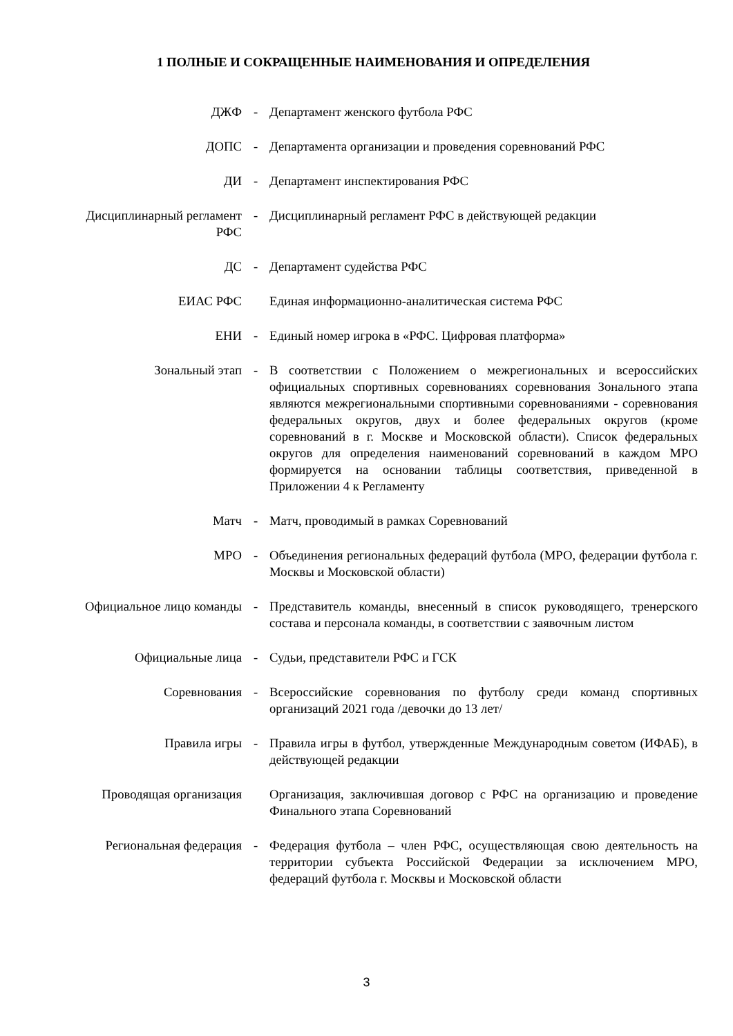1 ПОЛНЫЕ И СОКРАЩЕННЫЕ НАИМЕНОВАНИЯ И ОПРЕДЕЛЕНИЯ
| ДЖФ | - | Департамент женского футбола РФС |
| ДОПС | - | Департамента организации и проведения соревнований РФС |
| ДИ | - | Департамент инспектирования РФС |
| Дисциплинарный регламент РФС | - | Дисциплинарный регламент РФС в действующей редакции |
| ДС | - | Департамент судейства РФС |
| ЕИАС РФС | | Единая информационно-аналитическая система РФС |
| ЕНИ | - | Единый номер игрока в «РФС. Цифровая платформа» |
| Зональный этап | - | В соответствии с Положением о межрегиональных и всероссийских официальных спортивных соревнованиях соревнования Зонального этапа являются межрегиональными спортивными соревнованиями - соревнования федеральных округов, двух и более федеральных округов (кроме соревнований в г. Москве и Московской области). Список федеральных округов для определения наименований соревнований в каждом МРО формируется на основании таблицы соответствия, приведенной в Приложении 4 к Регламенту |
| Матч | - | Матч, проводимый в рамках Соревнований |
| МРО | - | Объединения региональных федераций футбола (МРО, федерации футбола г. Москвы и Московской области) |
| Официальное лицо команды | - | Представитель команды, внесенный в список руководящего, тренерского состава и персонала команды, в соответствии с заявочным листом |
| Официальные лица | - | Судьи, представители РФС и ГСК |
| Соревнования | - | Всероссийские соревнования по футболу среди команд спортивных организаций 2021 года /девочки до 13 лет/ |
| Правила игры | - | Правила игры в футбол, утвержденные Международным советом (ИФАБ), в действующей редакции |
| Проводящая организация | | Организация, заключившая договор с РФС на организацию и проведение Финального этапа Соревнований |
| Региональная федерация | - | Федерация футбола – член РФС, осуществляющая свою деятельность на территории субъекта Российской Федерации за исключением МРО, федераций футбола г. Москвы и Московской области |
3